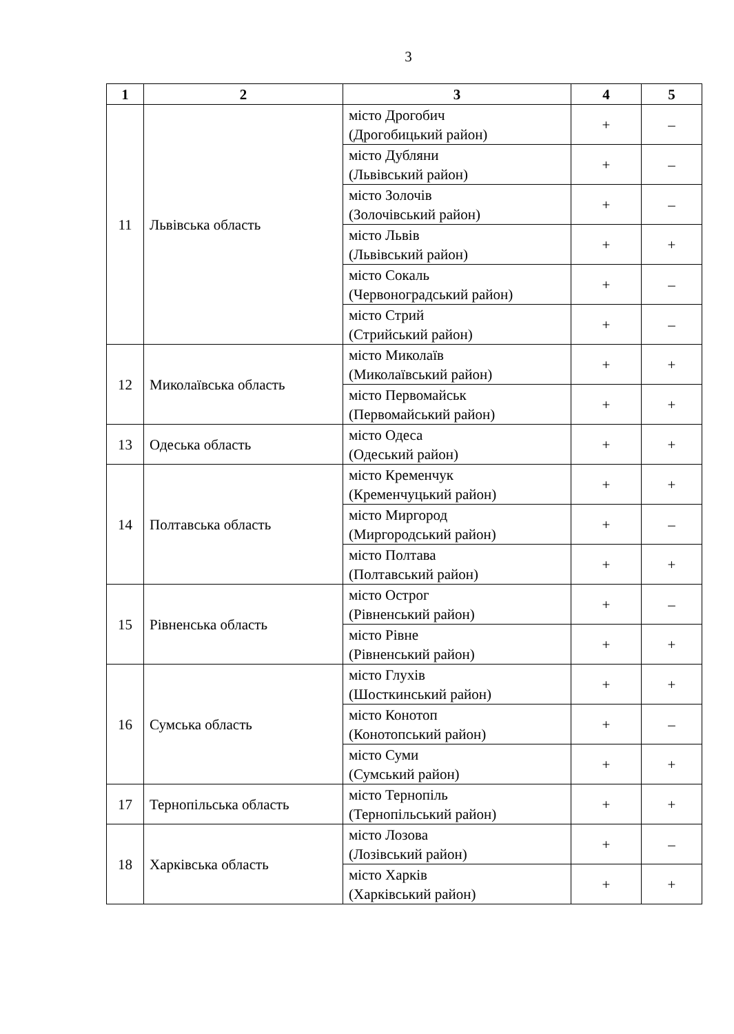3
| 1 | 2 | 3 | 4 | 5 |
| --- | --- | --- | --- | --- |
| 11 | Львівська область | місто Дрогобич (Дрогобицький район) | + | – |
| | | місто Дубляни (Львівський район) | + | – |
| | | місто Золочів (Золочівський район) | + | – |
| | | місто Львів (Львівський район) | + | + |
| | | місто Сокаль (Червоноградський район) | + | – |
| | | місто Стрий (Стрийський район) | + | – |
| 12 | Миколаївська область | місто Миколаїв (Миколаївський район) | + | + |
| | | місто Первомайськ (Первомайський район) | + | + |
| 13 | Одеська область | місто Одеса (Одеський район) | + | + |
| 14 | Полтавська область | місто Кременчук (Кременчуцький район) | + | + |
| | | місто Миргород (Миргородський район) | + | – |
| | | місто Полтава (Полтавський район) | + | + |
| 15 | Рівненська область | місто Острог (Рівненський район) | + | – |
| | | місто Рівне (Рівненський район) | + | + |
| 16 | Сумська область | місто Глухів (Шосткинський район) | + | + |
| | | місто Конотоп (Конотопський район) | + | – |
| | | місто Суми (Сумський район) | + | + |
| 17 | Тернопільська область | місто Тернопіль (Тернопільський район) | + | + |
| 18 | Харківська область | місто Лозова (Лозівський район) | + | – |
| | | місто Харків (Харківський район) | + | + |